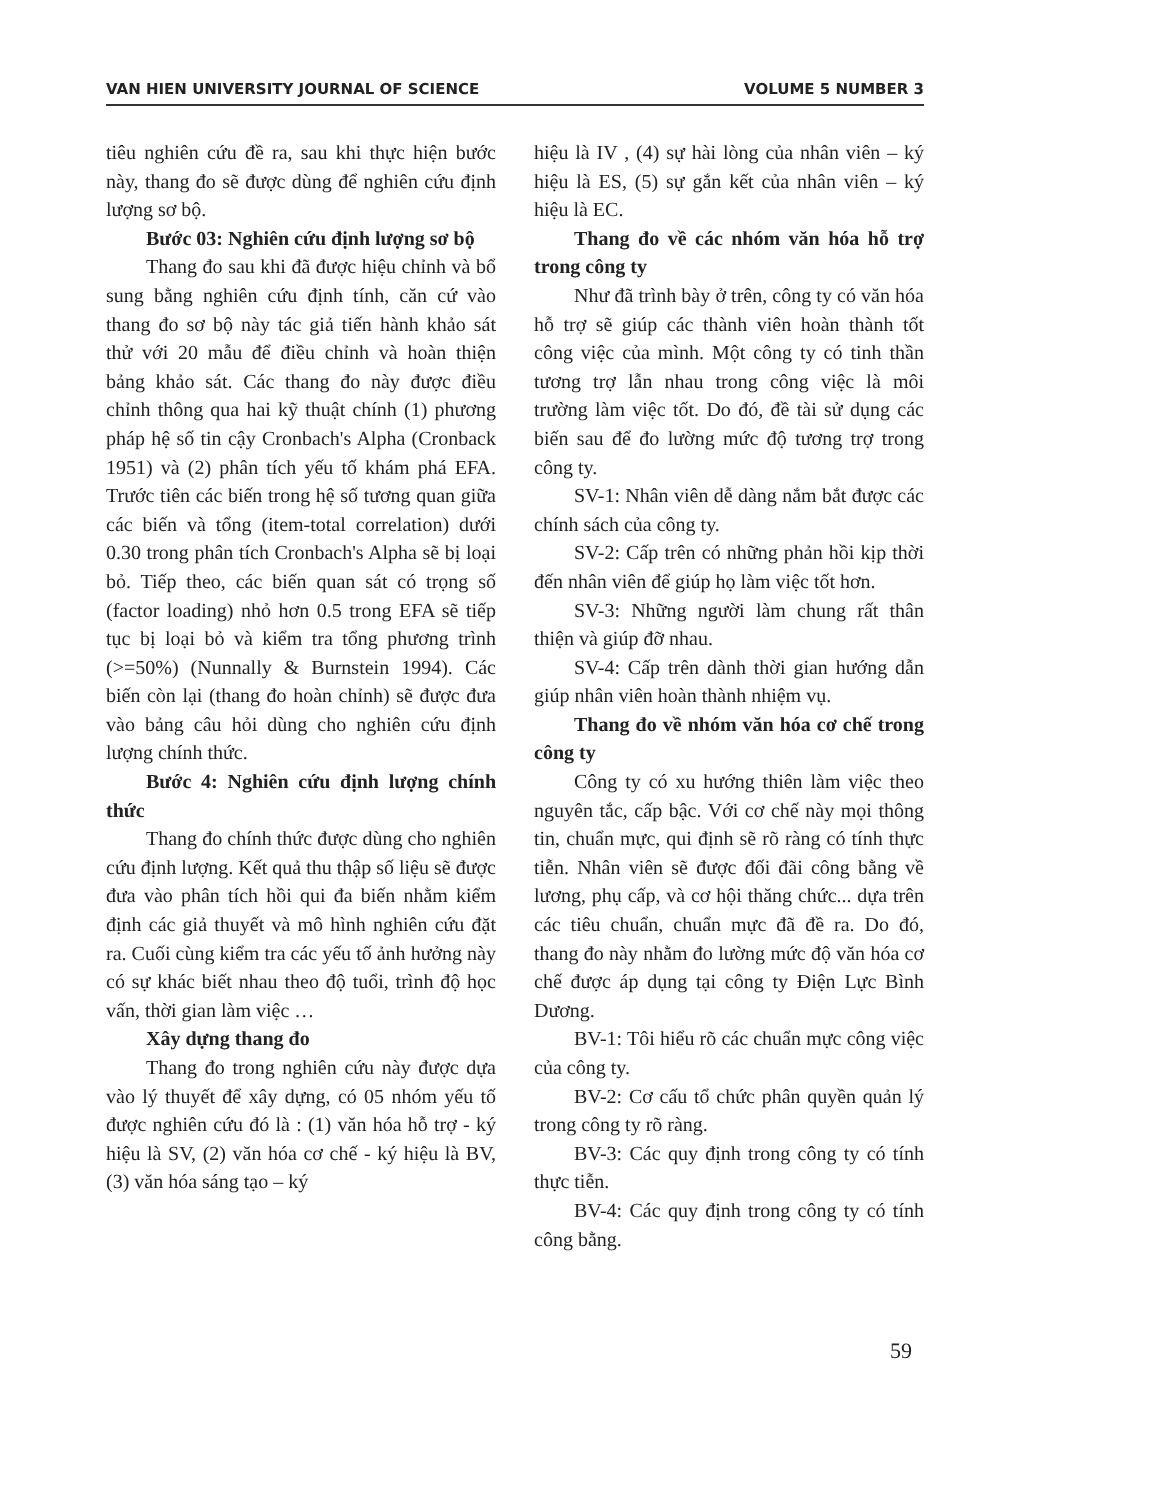VAN HIEN UNIVERSITY JOURNAL OF SCIENCE VOLUME 5 NUMBER 3
tiêu nghiên cứu đề ra, sau khi thực hiện bước này, thang đo sẽ được dùng để nghiên cứu định lượng sơ bộ.
Bước 03: Nghiên cứu định lượng sơ bộ
Thang đo sau khi đã được hiệu chỉnh và bổ sung bằng nghiên cứu định tính, căn cứ vào thang đo sơ bộ này tác giả tiến hành khảo sát thử với 20 mẫu để điều chỉnh và hoàn thiện bảng khảo sát. Các thang đo này được điều chỉnh thông qua hai kỹ thuật chính (1) phương pháp hệ số tin cậy Cronbach's Alpha (Cronback 1951) và (2) phân tích yếu tố khám phá EFA. Trước tiên các biến trong hệ số tương quan giữa các biến và tổng (item-total correlation) dưới 0.30 trong phân tích Cronbach's Alpha sẽ bị loại bỏ. Tiếp theo, các biến quan sát có trọng số (factor loading) nhỏ hơn 0.5 trong EFA sẽ tiếp tục bị loại bỏ và kiểm tra tổng phương trình (>=50%) (Nunnally & Burnstein 1994). Các biến còn lại (thang đo hoàn chỉnh) sẽ được đưa vào bảng câu hỏi dùng cho nghiên cứu định lượng chính thức.
Bước 4: Nghiên cứu định lượng chính thức
Thang đo chính thức được dùng cho nghiên cứu định lượng. Kết quả thu thập số liệu sẽ được đưa vào phân tích hồi qui đa biến nhằm kiểm định các giả thuyết và mô hình nghiên cứu đặt ra. Cuối cùng kiểm tra các yếu tố ảnh hưởng này có sự khác biết nhau theo độ tuổi, trình độ học vấn, thời gian làm việc …
Xây dựng thang đo
Thang đo trong nghiên cứu này được dựa vào lý thuyết để xây dựng, có 05 nhóm yếu tố được nghiên cứu đó là : (1) văn hóa hỗ trợ - ký hiệu là SV, (2) văn hóa cơ chế - ký hiệu là BV, (3) văn hóa sáng tạo – ký
hiệu là IV , (4) sự hài lòng của nhân viên – ký hiệu là ES, (5) sự gắn kết của nhân viên – ký hiệu là EC.
Thang đo về các nhóm văn hóa hỗ trợ trong công ty
Như đã trình bày ở trên, công ty có văn hóa hỗ trợ sẽ giúp các thành viên hoàn thành tốt công việc của mình. Một công ty có tinh thần tương trợ lẫn nhau trong công việc là môi trường làm việc tốt. Do đó, đề tài sử dụng các biến sau để đo lường mức độ tương trợ trong công ty.
SV-1: Nhân viên dễ dàng nắm bắt được các chính sách của công ty.
SV-2: Cấp trên có những phản hồi kịp thời đến nhân viên để giúp họ làm việc tốt hơn.
SV-3: Những người làm chung rất thân thiện và giúp đỡ nhau.
SV-4: Cấp trên dành thời gian hướng dẫn giúp nhân viên hoàn thành nhiệm vụ.
Thang đo về nhóm văn hóa cơ chế trong công ty
Công ty có xu hướng thiên làm việc theo nguyên tắc, cấp bậc. Với cơ chế này mọi thông tin, chuẩn mực, qui định sẽ rõ ràng có tính thực tiễn. Nhân viên sẽ được đối đãi công bằng về lương, phụ cấp, và cơ hội thăng chức... dựa trên các tiêu chuẩn, chuẩn mực đã đề ra. Do đó, thang đo này nhằm đo lường mức độ văn hóa cơ chế được áp dụng tại công ty Điện Lực Bình Dương.
BV-1: Tôi hiểu rõ các chuẩn mực công việc của công ty.
BV-2: Cơ cấu tổ chức phân quyền quản lý trong công ty rõ ràng.
BV-3: Các quy định trong công ty có tính thực tiễn.
BV-4: Các quy định trong công ty có tính công bằng.
59